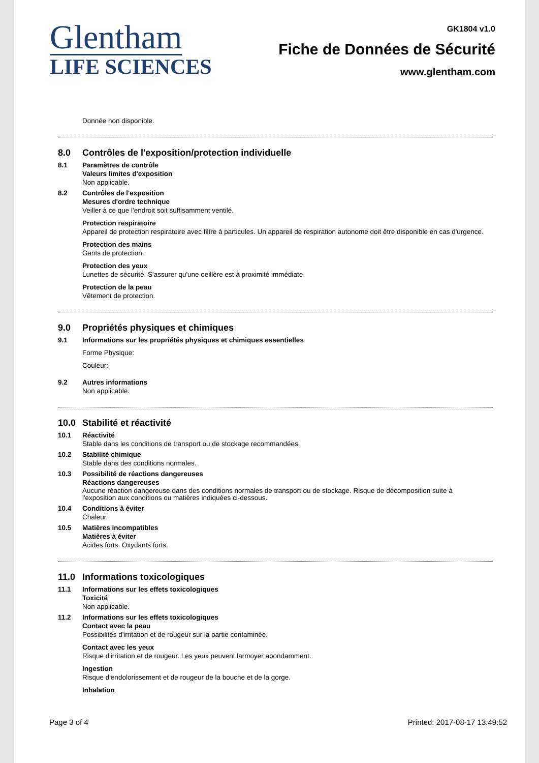Glentham
LIFE SCIENCES
GK1804 v1.0
Fiche de Données de Sécurité
www.glentham.com
Donnée non disponible.
8.0 Contrôles de l'exposition/protection individuelle
8.1 Paramètres de contrôle
Valeurs limites d'exposition
Non applicable.
8.2 Contrôles de l'exposition
Mesures d'ordre technique
Veiller à ce que l'endroit soit suffisamment ventilé.
Protection respiratoire
Appareil de protection respiratoire avec filtre à particules. Un appareil de respiration autonome doit être disponible en cas d'urgence.
Protection des mains
Gants de protection.
Protection des yeux
Lunettes de sécurité. S'assurer qu'une oeillère est à proximité immédiate.
Protection de la peau
Vêtement de protection.
9.0 Propriétés physiques et chimiques
9.1 Informations sur les propriétés physiques et chimiques essentielles
Forme Physique:
Couleur:
9.2 Autres informations
Non applicable.
10.0 Stabilité et réactivité
10.1 Réactivité
Stable dans les conditions de transport ou de stockage recommandées.
10.2 Stabilité chimique
Stable dans des conditions normales.
10.3 Possibilité de réactions dangereuses
Réactions dangereuses
Aucune réaction dangereuse dans des conditions normales de transport ou de stockage. Risque de décomposition suite à
l'exposition aux conditions ou matières indiquées ci-dessous.
10.4 Conditions à éviter
Chaleur.
10.5 Matières incompatibles
Matières à éviter
Acides forts. Oxydants forts.
11.0 Informations toxicologiques
11.1 Informations sur les effets toxicologiques
Toxicité
Non applicable.
11.2 Informations sur les effets toxicologiques
Contact avec la peau
Possibilités d'irritation et de rougeur sur la partie contaminée.
Contact avec les yeux
Risque d'irritation et de rougeur. Les yeux peuvent larmoyer abondamment.
Ingestion
Risque d'endolorissement et de rougeur de la bouche et de la gorge.
Inhalation
Page 3 of 4 Printed: 2017-08-17 13:49:52